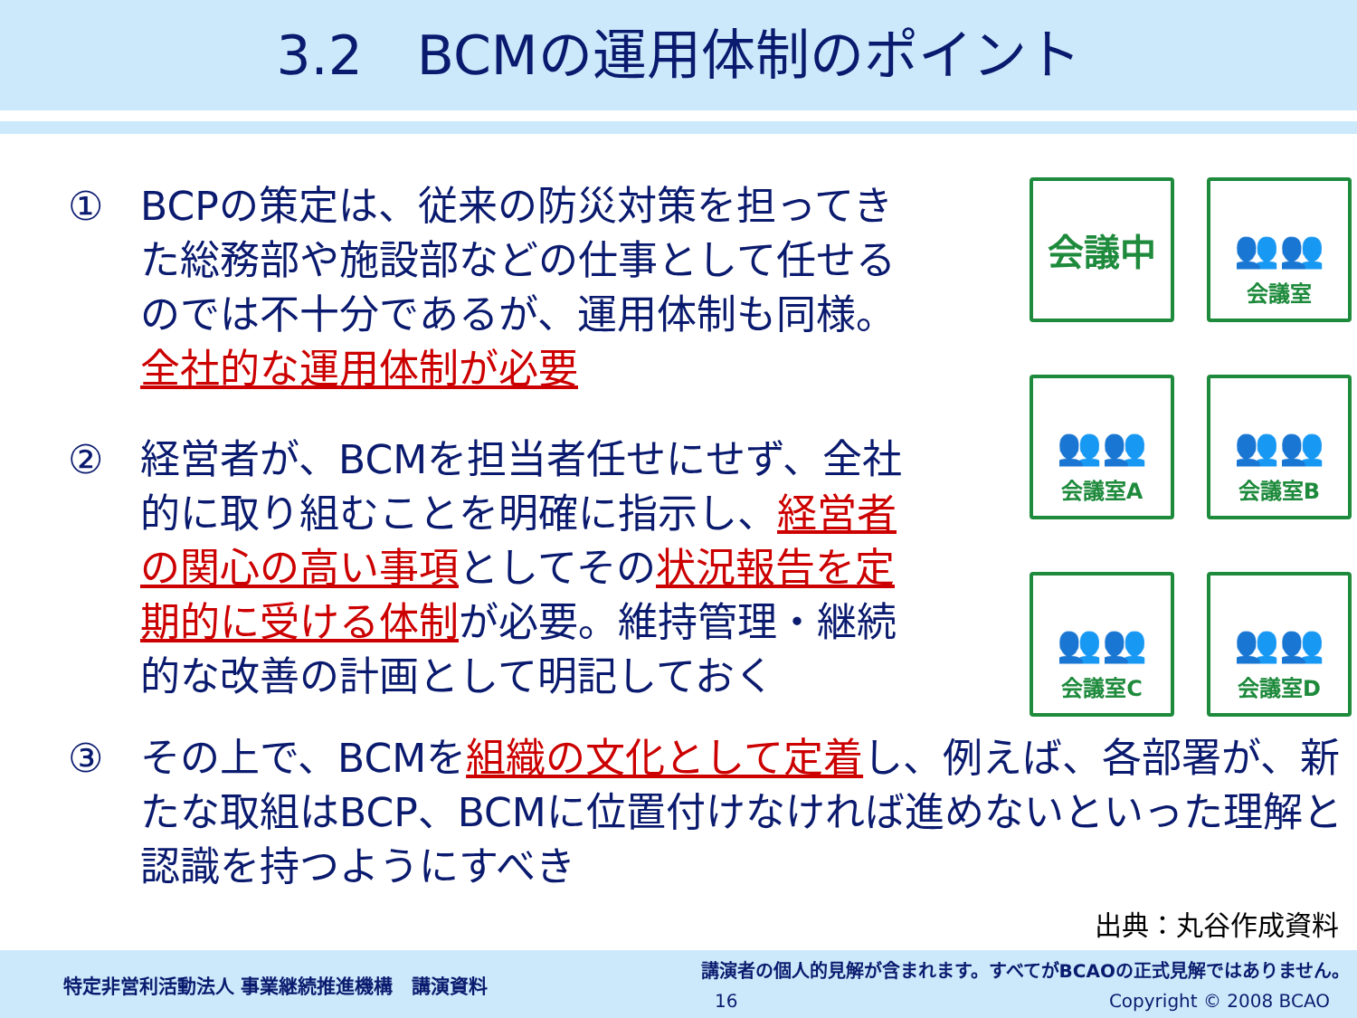3.2　BCMの運用体制のポイント
① BCPの策定は、従来の防災対策を担ってきた総務部や施設部などの仕事として任せるのでは不十分であるが、運用体制も同様。全社的な運用体制が必要
② 経営者が、BCMを担当者任せにせず、全社的に取り組むことを明確に指示し、経営者の関心の高い事項としてその状況報告を定期的に受ける体制が必要。維持管理・継続的な改善の計画として明記しておく
会議中
👥👥
会議室
👥👥
会議室A
👥👥
会議室B
👥👥
会議室C
👥👥
会議室D
③ その上で、BCMを組織の文化として定着し、例えば、各部署が、新たな取組はBCP、BCMに位置付けなければ進めないといった理解と認識を持つようにすべき
出典：丸谷作成資料
特定非営利活動法人 事業継続推進機構　講演資料
講演者の個人的見解が含まれます。すべてがBCAOの正式見解ではありません。
16 Copyright © 2008 BCAO